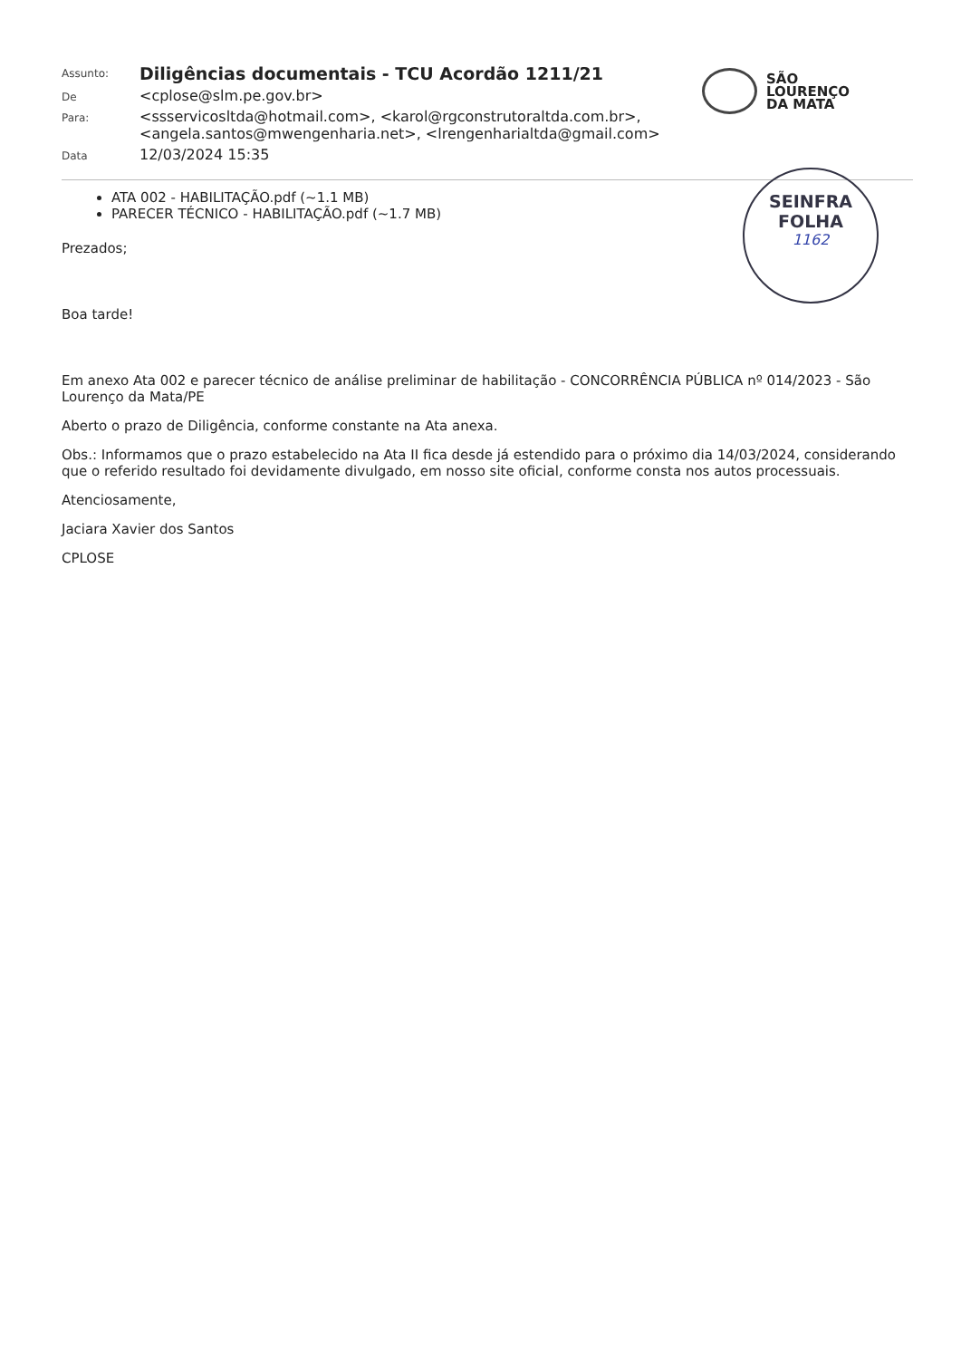SÃO
LOURENÇO
DA MATA
SEINFRA
FOLHA
1162
| Assunto: | Diligências documentais - TCU Acordão 1211/21 |
| De | <cplose@slm.pe.gov.br> |
| Para: | <ssservicosltda@hotmail.com>, <karol@rgconstrutoraltda.com.br>, <angela.santos@mwengenharia.net>, <lrengenharialtda@gmail.com> |
| Data | 12/03/2024 15:35 |
ATA 002 - HABILITAÇÃO.pdf (~1.1 MB)
PARECER TÉCNICO - HABILITAÇÃO.pdf (~1.7 MB)
Prezados;
Boa tarde!
Em anexo Ata 002 e parecer técnico de análise preliminar de habilitação - CONCORRÊNCIA PÚBLICA nº 014/2023 - São Lourenço da Mata/PE
Aberto o prazo de Diligência, conforme constante na Ata anexa.
Obs.: Informamos que o prazo estabelecido na Ata II fica desde já estendido para o próximo dia 14/03/2024, considerando que o referido resultado foi devidamente divulgado, em nosso site oficial, conforme consta nos autos processuais.
Atenciosamente,
Jaciara Xavier dos Santos
CPLOSE